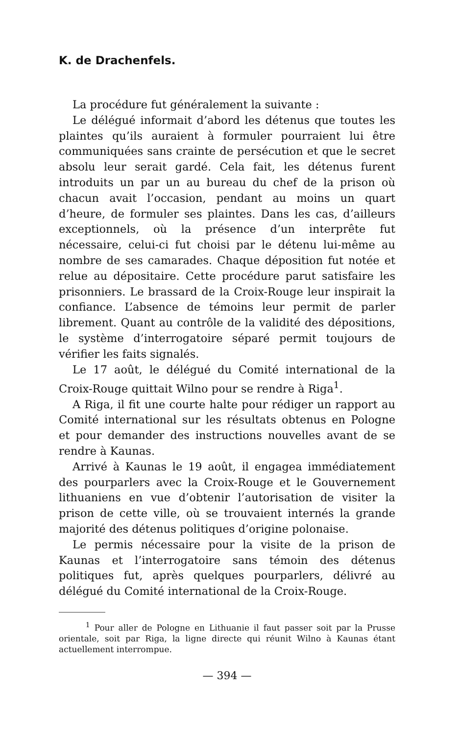K. de Drachenfels.
La procédure fut généralement la suivante :
Le délégué informait d’abord les détenus que toutes les plaintes qu’ils auraient à formuler pourraient lui être communiquées sans crainte de persécution et que le secret absolu leur serait gardé. Cela fait, les détenus furent introduits un par un au bureau du chef de la prison où chacun avait l’occasion, pendant au moins un quart d’heure, de formuler ses plaintes. Dans les cas, d’ailleurs exceptionnels, où la présence d’un interprête fut nécessaire, celui-ci fut choisi par le détenu lui-même au nombre de ses camarades. Chaque déposition fut notée et relue au dépositaire. Cette procédure parut satisfaire les prisonniers. Le brassard de la Croix-Rouge leur inspirait la confiance. L’absence de témoins leur permit de parler librement. Quant au contrôle de la validité des dépositions, le système d’interrogatoire séparé permit toujours de vérifier les faits signalés.
Le 17 août, le délégué du Comité international de la Croix-Rouge quittait Wilno pour se rendre à Riga<sup>1</sup>.
A Riga, il fit une courte halte pour rédiger un rapport au Comité international sur les résultats obtenus en Pologne et pour demander des instructions nouvelles avant de se rendre à Kaunas.
Arrivé à Kaunas le 19 août, il engagea immédiatement des pourparlers avec la Croix-Rouge et le Gouvernement lithuaniens en vue d’obtenir l’autorisation de visiter la prison de cette ville, où se trouvaient internés la grande majorité des détenus politiques d’origine polonaise.
Le permis nécessaire pour la visite de la prison de Kaunas et l’interrogatoire sans témoin des détenus politiques fut, après quelques pourparlers, délivré au délégué du Comité international de la Croix-Rouge.
<sup>1</sup> Pour aller de Pologne en Lithuanie il faut passer soit par la Prusse orientale, soit par Riga, la ligne directe qui réunit Wilno à Kaunas étant actuellement interrompue.
— 394 —